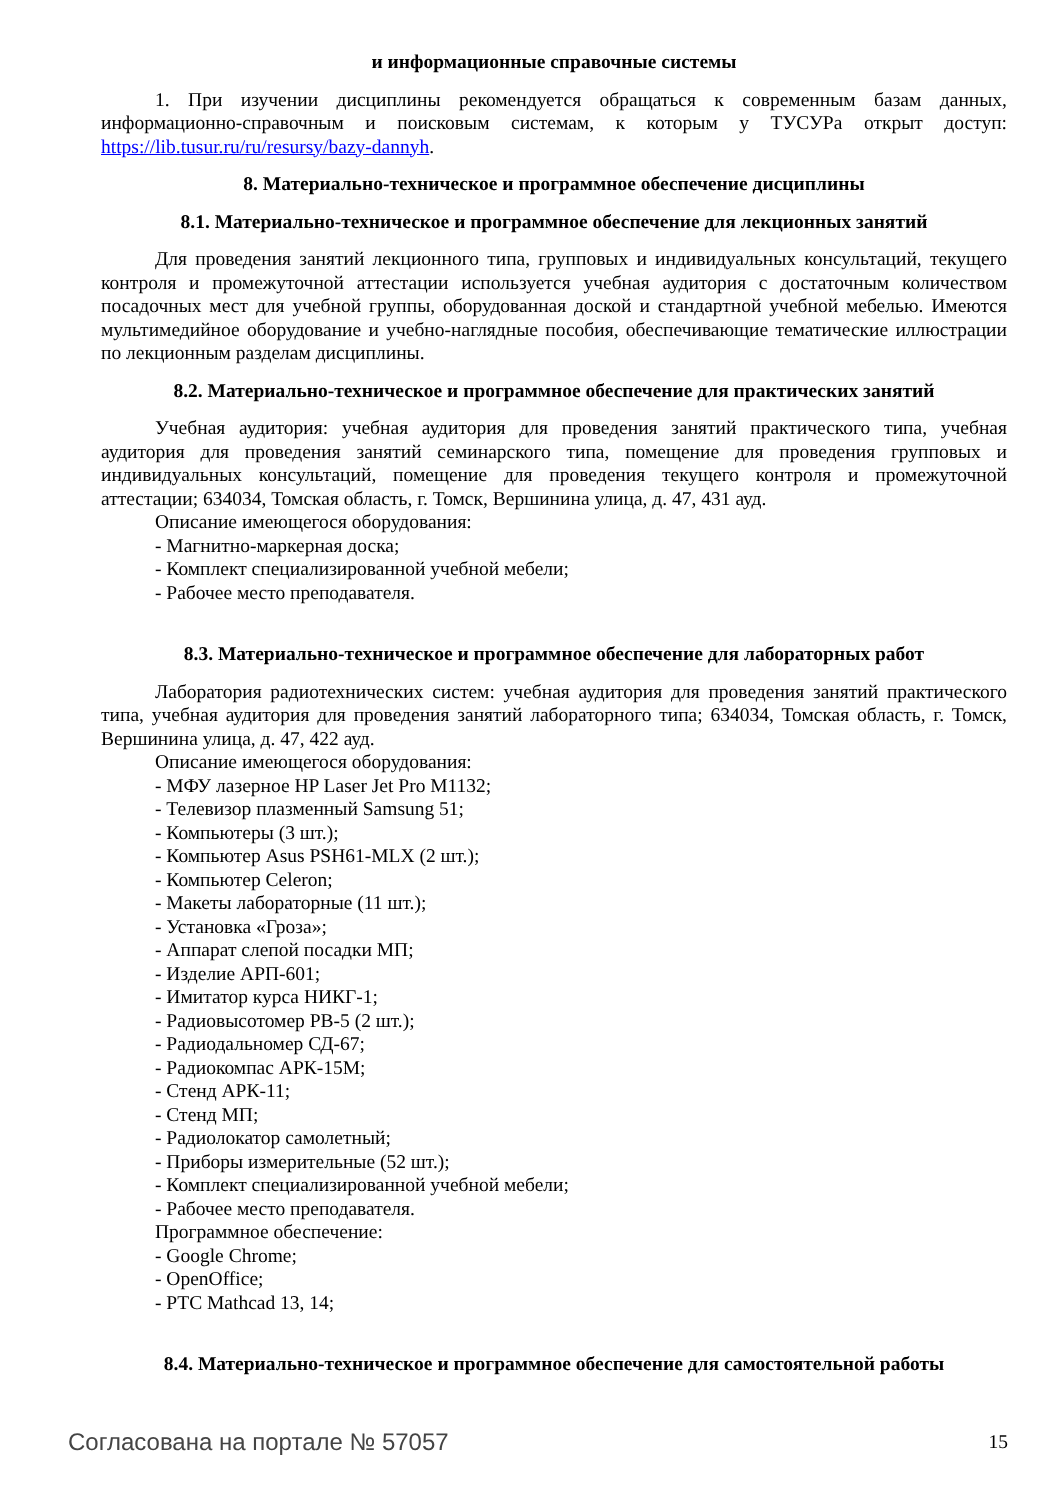и информационные справочные системы
1. При изучении дисциплины рекомендуется обращаться к современным базам данных, информационно-справочным и поисковым системам, к которым у ТУСУРа открыт доступ: https://lib.tusur.ru/ru/resursy/bazy-dannyh.
8. Материально-техническое и программное обеспечение дисциплины
8.1. Материально-техническое и программное обеспечение для лекционных занятий
Для проведения занятий лекционного типа, групповых и индивидуальных консультаций, текущего контроля и промежуточной аттестации используется учебная аудитория с достаточным количеством посадочных мест для учебной группы, оборудованная доской и стандартной учебной мебелью. Имеются мультимедийное оборудование и учебно-наглядные пособия, обеспечивающие тематические иллюстрации по лекционным разделам дисциплины.
8.2. Материально-техническое и программное обеспечение для практических занятий
Учебная аудитория: учебная аудитория для проведения занятий практического типа, учебная аудитория для проведения занятий семинарского типа, помещение для проведения групповых и индивидуальных консультаций, помещение для проведения текущего контроля и промежуточной аттестации; 634034, Томская область, г. Томск, Вершинина улица, д. 47, 431 ауд.
Описание имеющегося оборудования:
- Магнитно-маркерная доска;
- Комплект специализированной учебной мебели;
- Рабочее место преподавателя.
8.3. Материально-техническое и программное обеспечение для лабораторных работ
Лаборатория радиотехнических систем: учебная аудитория для проведения занятий практического типа, учебная аудитория для проведения занятий лабораторного типа; 634034, Томская область, г. Томск, Вершинина улица, д. 47, 422 ауд.
Описание имеющегося оборудования:
- МФУ лазерное HP Laser Jet Pro M1132;
- Телевизор плазменный Samsung 51;
- Компьютеры (3 шт.);
- Компьютер Asus PSH61-MLX (2 шт.);
- Компьютер Celeron;
- Макеты лабораторные (11 шт.);
- Установка «Гроза»;
- Аппарат слепой посадки МП;
- Изделие АРП-601;
- Имитатор курса НИКГ-1;
- Радиовысотомер РВ-5 (2 шт.);
- Радиодальномер СД-67;
- Радиокомпас АРК-15М;
- Стенд АРК-11;
- Стенд МП;
- Радиолокатор самолетный;
- Приборы измерительные (52 шт.);
- Комплект специализированной учебной мебели;
- Рабочее место преподавателя.
Программное обеспечение:
- Google Chrome;
- OpenOffice;
- PTC Mathcad 13, 14;
8.4. Материально-техническое и программное обеспечение для самостоятельной работы
Согласована на портале № 57057 15